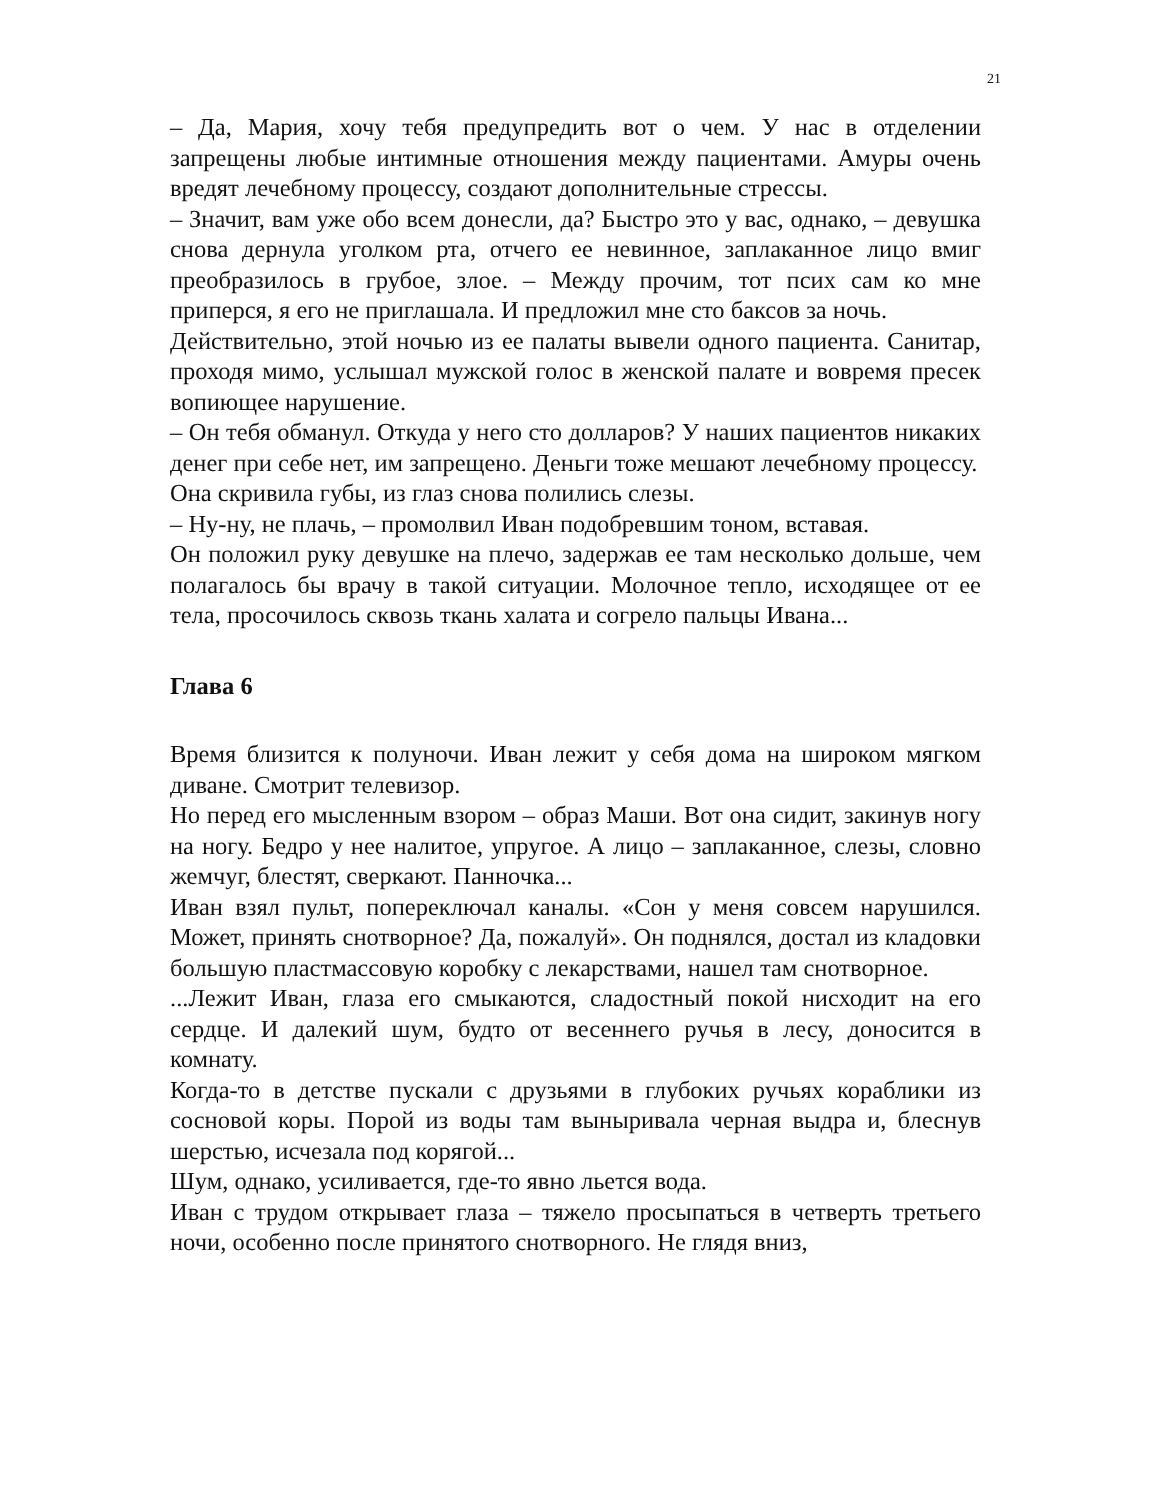21
– Да, Мария, хочу тебя предупредить вот о чем. У нас в отделении запрещены любые интимные отношения между пациентами. Амуры очень вредят лечебному процессу, создают дополнительные стрессы.
– Значит, вам уже обо всем донесли, да? Быстро это у вас, однако, – девушка снова дернула уголком рта, отчего ее невинное, заплаканное лицо вмиг преобразилось в грубое, злое. – Между прочим, тот псих сам ко мне приперся, я его не приглашала. И предложил мне сто баксов за ночь.
Действительно, этой ночью из ее палаты вывели одного пациента. Санитар, проходя мимо, услышал мужской голос в женской палате и вовремя пресек вопиющее нарушение.
– Он тебя обманул. Откуда у него сто долларов? У наших пациентов никаких денег при себе нет, им запрещено. Деньги тоже мешают лечебному процессу.
Она скривила губы, из глаз снова полились слезы.
– Ну-ну, не плачь, – промолвил Иван подобревшим тоном, вставая.
Он положил руку девушке на плечо, задержав ее там несколько дольше, чем полагалось бы врачу в такой ситуации. Молочное тепло, исходящее от ее тела, просочилось сквозь ткань халата и согрело пальцы Ивана...
Глава 6
Время близится к полуночи. Иван лежит у себя дома на широком мягком диване. Смотрит телевизор.
Но перед его мысленным взором – образ Маши. Вот она сидит, закинув ногу на ногу. Бедро у нее налитое, упругое. А лицо – заплаканное, слезы, словно жемчуг, блестят, сверкают. Панночка...
Иван взял пульт, попереключал каналы. «Сон у меня совсем нарушился. Может, принять снотворное? Да, пожалуй». Он поднялся, достал из кладовки большую пластмассовую коробку с лекарствами, нашел там снотворное.
...Лежит Иван, глаза его смыкаются, сладостный покой нисходит на его сердце. И далекий шум, будто от весеннего ручья в лесу, доносится в комнату.
Когда-то в детстве пускали с друзьями в глубоких ручьях кораблики из сосновой коры. Порой из воды там выныривала черная выдра и, блеснув шерстью, исчезала под корягой...
Шум, однако, усиливается, где-то явно льется вода.
Иван с трудом открывает глаза – тяжело просыпаться в четверть третьего ночи, особенно после принятого снотворного. Не глядя вниз,